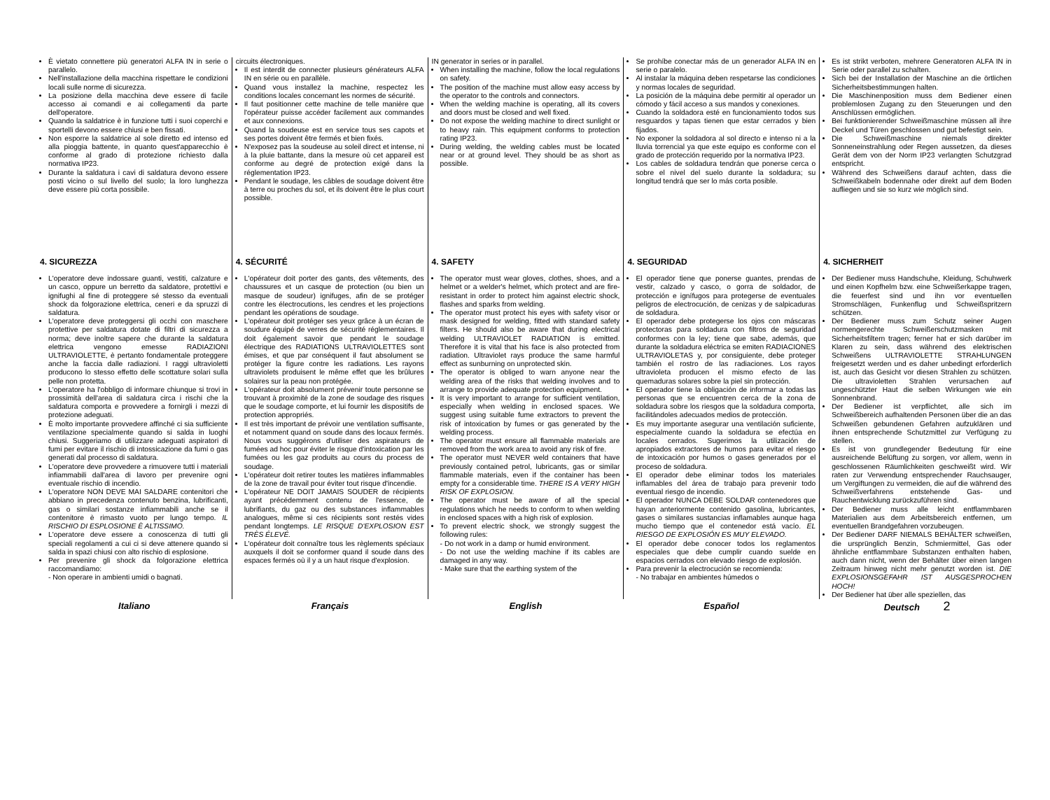È vietato connettere più generatori ALFA IN in serie o parallelo.
Nell'installazione della macchina rispettare le condizioni locali sulle norme di sicurezza.
La posizione della macchina deve essere di facile accesso ai comandi e ai collegamenti da parte dell'operatore.
Quando la saldatrice è in funzione tutti i suoi coperchi e sportelli devono essere chiusi e ben fissati.
Non esporre la saldatrice al sole diretto ed intenso ed alla pioggia battente, in quanto quest'apparecchio è conforme al grado di protezione richiesto dalla normativa IP23.
Durante la saldatura i cavi di saldatura devono essere posti vicino o sul livello del suolo; la loro lunghezza deve essere più corta possibile.
4. SICUREZZA
L'operatore deve indossare guanti, vestiti, calzature e un casco, oppure un berretto da saldatore, protettivi e ignifughi al fine di proteggere sé stesso da eventuali shock da folgorazione elettrica, ceneri e da spruzzi di saldatura.
L'operatore deve proteggersi gli occhi con maschere protettive per saldatura dotate di filtri di sicurezza a norma; deve inoltre sapere che durante la saldatura elettrica vengono emesse RADIAZIONI ULTRAVIOLETTE, è pertanto fondamentale proteggere anche la faccia dalle radiazioni. I raggi ultravioletti producono lo stesso effetto delle scottature solari sulla pelle non protetta.
L'operatore ha l'obbligo di informare chiunque si trovi in prossimità dell'area di saldatura circa i rischi che la saldatura comporta e provvedere a fornirgli i mezzi di protezione adeguati.
È molto importante provvedere affinché ci sia sufficiente ventilazione specialmente quando si salda in luoghi chiusi. Suggeriamo di utilizzare adeguati aspiratori di fumi per evitare il rischio di intossicazione da fumi o gas generati dal processo di saldatura.
L'operatore deve provvedere a rimuovere tutti i materiali infiammabili dall'area di lavoro per prevenire ogni eventuale rischio di incendio.
L'operatore NON DEVE MAI SALDARE contenitori che abbiano in precedenza contenuto benzina, lubrificanti, gas o similari sostanze infiammabili anche se il contenitore è rimasto vuoto per lungo tempo. IL RISCHIO DI ESPLOSIONE È ALTISSIMO.
L'operatore deve essere a conoscenza di tutti gli speciali regolamenti a cui ci si deve attenere quando si salda in spazi chiusi con alto rischio di esplosione.
Per prevenire gli shock da folgorazione elettrica raccomandiamo:
- Non operare in ambienti umidi o bagnati.
circuits électroniques.
Il est interdit de connecter plusieurs générateurs ALFA IN en série ou en parallèle.
Quand vous installez la machine, respectez les conditions locales concernant les normes de sécurité.
Il faut positionner cette machine de telle manière que l'opérateur puisse accéder facilement aux commandes et aux connexions.
Quand la soudeuse est en service tous ses capots et ses portes doivent être fermés et bien fixés.
N'exposez pas la soudeuse au soleil direct et intense, ni à la pluie battante, dans la mesure où cet appareil est conforme au degré de protection exigé dans la réglementation IP23.
Pendant le soudage, les câbles de soudage doivent être à terre ou proches du sol, et ils doivent être le plus court possible.
4. SÉCURITÉ
L'opérateur doit porter des gants, des vêtements, des chaussures et un casque de protection (ou bien un masque de soudeur) ignifuges, afin de se protéger contre les électrocutions, les cendres et les projections pendant les opérations de soudage.
L'opérateur doit protéger ses yeux grâce à un écran de soudure équipé de verres de sécurité réglementaires. Il doit également savoir que pendant le soudage électrique des RADIATIONS ULTRAVIOLETTES sont émises, et que par conséquent il faut absolument se protéger la figure contre les radiations. Les rayons ultraviolets produisent le même effet que les brûlures solaires sur la peau non protégée.
L'opérateur doit absolument prévenir toute personne se trouvant à proximité de la zone de soudage des risques que le soudage comporte, et lui fournir les dispositifs de protection appropriés.
Il est très important de prévoir une ventilation suffisante, et notamment quand on soude dans des locaux fermés. Nous vous suggérons d'utiliser des aspirateurs de fumées ad hoc pour éviter le risque d'intoxication par les fumées ou les gaz produits au cours du process de soudage.
L'opérateur doit retirer toutes les matières inflammables de la zone de travail pour éviter tout risque d'incendie.
L'opérateur NE DOIT JAMAIS SOUDER de récipients ayant précédemment contenu de l'essence, de lubrifiants, du gaz ou des substances inflammables analogues, même si ces récipients sont restés vides pendant longtemps. LE RISQUE D'EXPLOSION EST TRÈS ÉLEVÉ.
L'opérateur doit connaître tous les règlements spéciaux auxquels il doit se conformer quand il soude dans des espaces fermés où il y a un haut risque d'explosion.
IN generator in series or in parallel.
When installing the machine, follow the local regulations on safety.
The position of the machine must allow easy access by the operator to the controls and connectors.
When the welding machine is operating, all its covers and doors must be closed and well fixed.
Do not expose the welding machine to direct sunlight or to heavy rain. This equipment conforms to protection rating IP23.
During welding, the welding cables must be located near or at ground level. They should be as short as possible.
4. SAFETY
The operator must wear gloves, clothes, shoes, and a helmet or a welder's helmet, which protect and are fire-resistant in order to protect him against electric shock, flashes and sparks from welding.
The operator must protect his eyes with safety visor or mask designed for welding, fitted with standard safety filters. He should also be aware that during electrical welding ULTRAVIOLET RADIATION is emitted. Therefore it is vital that his face is also protected from radiation. Ultraviolet rays produce the same harmful effect as sunburning on unprotected skin.
The operator is obliged to warn anyone near the welding area of the risks that welding involves and to arrange to provide adequate protection equipment.
It is very important to arrange for sufficient ventilation, especially when welding in enclosed spaces. We suggest using suitable fume extractors to prevent the risk of intoxication by fumes or gas generated by the welding process.
The operator must ensure all flammable materials are removed from the work area to avoid any risk of fire.
The operator must NEVER weld containers that have previously contained petrol, lubricants, gas or similar flammable materials, even if the container has been empty for a considerable time. THERE IS A VERY HIGH RISK OF EXPLOSION.
The operator must be aware of all the special regulations which he needs to conform to when welding in enclosed spaces with a high risk of explosion.
To prevent electric shock, we strongly suggest the following rules:
- Do not work in a damp or humid environment.
- Do not use the welding machine if its cables are damaged in any way.
- Make sure that the earthing system of the
Se prohíbe conectar más de un generador ALFA IN en serie o paralelo.
Al instalar la máquina deben respetarse las condiciones y normas locales de seguridad.
La posición de la máquina debe permitir al operador un cómodo y fácil acceso a sus mandos y conexiones.
Cuando la soldadora esté en funcionamiento todos sus resguardos y tapas tienen que estar cerrados y bien fijados.
No exponer la soldadora al sol directo e intenso ni a la lluvia torrencial ya que este equipo es conforme con el grado de protección requerido por la normativa IP23.
Los cables de soldadura tendrán que ponerse cerca o sobre el nivel del suelo durante la soldadura; su longitud tendrá que ser lo más corta posible.
4. SEGURIDAD
El operador tiene que ponerse guantes, prendas de vestir, calzado y casco, o gorra de soldador, de protección e ignífugos para protegerse de eventuales peligros de electrocución, de cenizas y de salpicaduras de soldadura.
El operador debe protegerse los ojos con máscaras protectoras para soldadura con filtros de seguridad conformes con la ley; tiene que sabe, además, que durante la soldadura eléctrica se emiten RADIACIONES ULTRAVIOLETAS y, por consiguiente, debe proteger también el rostro de las radiaciones. Los rayos ultravioleta producen el mismo efecto de las quemaduras solares sobre la piel sin protección.
El operador tiene la obligación de informar a todas las personas que se encuentren cerca de la zona de soldadura sobre los riesgos que la soldadura comporta, facilitándoles adecuados medios de protección.
Es muy importante asegurar una ventilación suficiente, especialmente cuando la soldadura se efectúa en locales cerrados. Sugerimos la utilización de apropiados extractores de humos para evitar el riesgo de intoxicación por humos o gases generados por el proceso de soldadura.
El operador debe eliminar todos los materiales inflamables del área de trabajo para prevenir todo eventual riesgo de incendio.
El operador NUNCA DEBE SOLDAR contenedores que hayan anteriormente contenido gasolina, lubricantes, gases o similares sustancias inflamables aunque haga mucho tiempo que el contenedor está vacío. EL RIESGO DE EXPLOSIÓN ES MUY ELEVADO.
El operador debe conocer todos los reglamentos especiales que debe cumplir cuando suelde en espacios cerrados con elevado riesgo de explosión.
Para prevenir la electrocución se recomienda:
- No trabajar en ambientes húmedos o
Es ist strikt verboten, mehrere Generatoren ALFA IN in Serie oder parallel zu schalten.
Sich bei der Installation der Maschine an die örtlichen Sicherheitsbestimmungen halten.
Die Maschinenposition muss dem Bediener einen problemlosen Zugang zu den Steuerungen und den Anschlüssen ermöglichen.
Bei funktionierender Schweißmaschine müssen all ihre Deckel und Türen geschlossen und gut befestigt sein.
Die Schweißmaschine niemals direkter Sonneneinstrahlung oder Regen aussetzen, da dieses Gerät dem von der Norm IP23 verlangten Schutzgrad entspricht.
Während des Schweißens darauf achten, dass die Schweißkabeln bodennahe oder direkt auf dem Boden aufliegen und sie so kurz wie möglich sind.
4. SICHERHEIT
Der Bediener muss Handschuhe, Kleidung, Schuhwerk und einen Kopfhelm bzw. eine Schweißerkappe tragen, die feuerfest sind und ihn vor eventuellen Stromschlägen, Funkenflug und Schweißspritzern schützen.
Der Bediener muss zum Schutz seiner Augen normengerechte Schweißerschutzmasken mit Sicherheitsfiltern tragen; ferner hat er sich darüber im Klaren zu sein, dass während des elektrischen Schweißens ULTRAVIOLETTE STRAHLUNGEN freigesetzt werden und es daher unbedingt erforderlich ist, auch das Gesicht vor diesen Strahlen zu schützen. Die ultravioletten Strahlen verursachen auf ungeschützter Haut die selben Wirkungen wie ein Sonnenbrand.
Der Bediener ist verpflichtet, alle sich im Schweißbereich aufhaltenden Personen über die an das Schweißen gebundenen Gefahren aufzuklären und ihnen entsprechende Schutzmittel zur Verfügung zu stellen.
Es ist von grundlegender Bedeutung für eine ausreichende Belüftung zu sorgen, vor allem, wenn in geschlossenen Räumlichkeiten geschweißt wird. Wir raten zur Verwendung entsprechender Rauchsauger, um Vergiftungen zu vermeiden, die auf die während des Schweißverfahrens entstehende Gas- und Rauchentwicklung zurückzuführen sind.
Der Bediener muss alle leicht entflammbaren Materialien aus dem Arbeitsbereich entfernen, um eventuellen Brandgefahren vorzubeugen.
Der Bediener DARF NIEMALS BEHÄLTER schweißen, die ursprünglich Benzin, Schmiermittel, Gas oder ähnliche entflammbare Substanzen enthalten haben, auch dann nicht, wenn der Behälter über einen langen Zeitraum hinweg nicht mehr genutzt worden ist. DIE EXPLOSIONSGEFAHR IST AUSGESPROCHEN HOCH!
Der Bediener hat über alle speziellen, das
Italiano Français English Español Deutsch 2